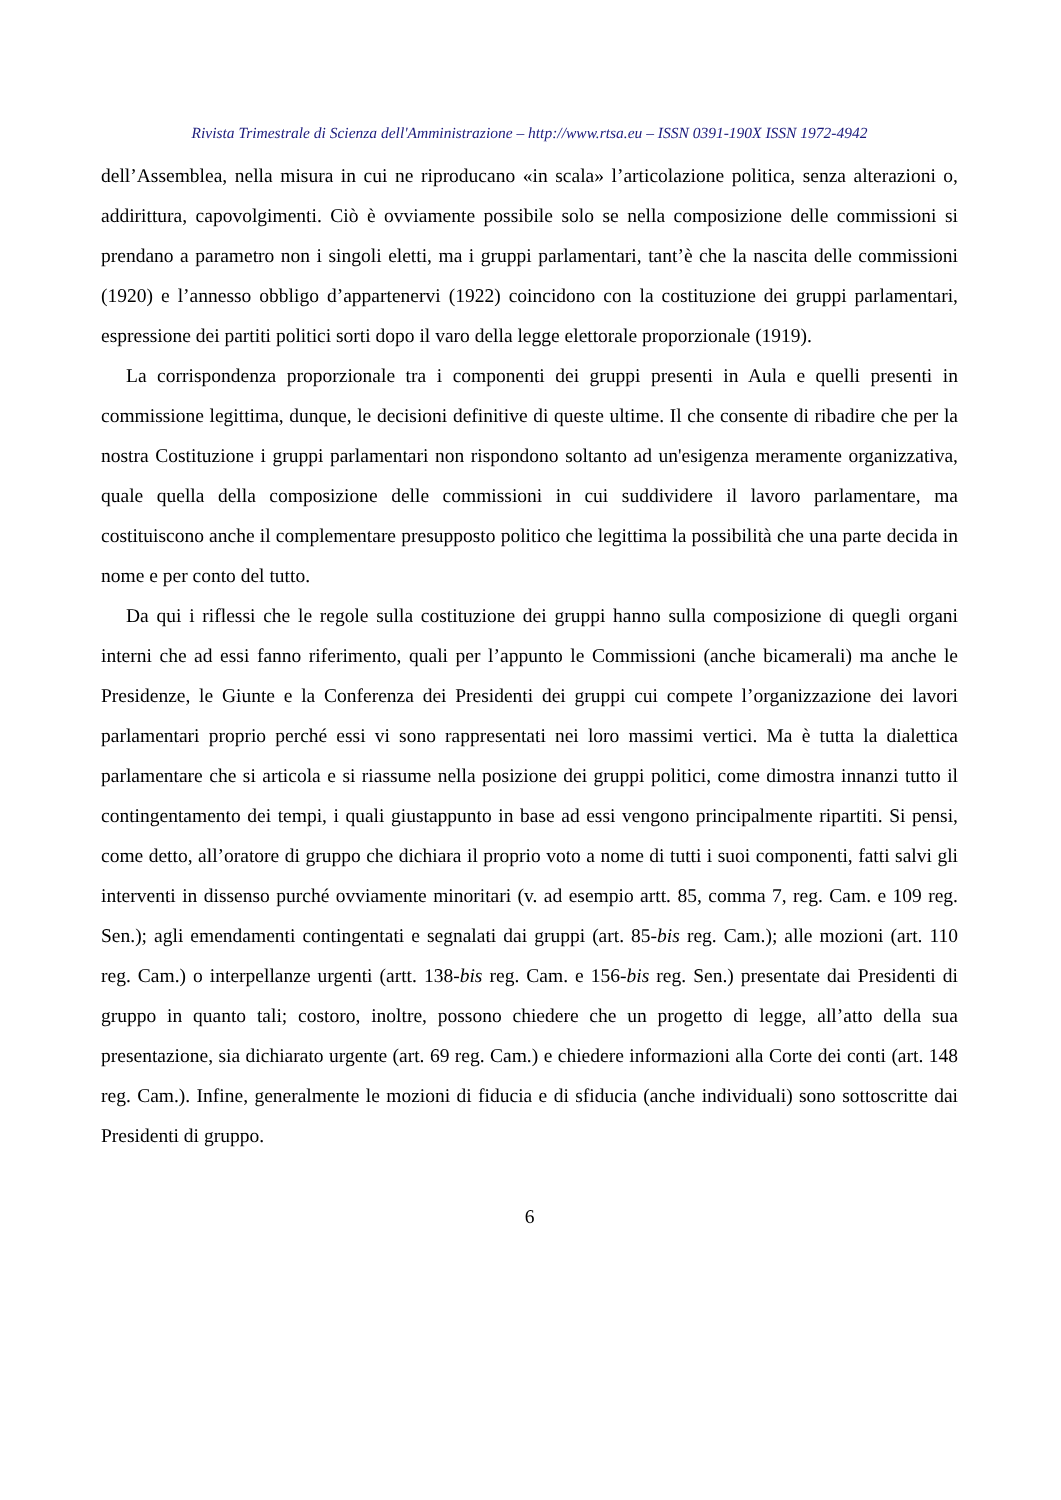Rivista Trimestrale di Scienza dell'Amministrazione – http://www.rtsa.eu – ISSN 0391-190X ISSN 1972-4942
dell’Assemblea, nella misura in cui ne riproducano «in scala» l’articolazione politica, senza alterazioni o, addirittura, capovolgimenti. Ciò è ovviamente possibile solo se nella composizione delle commissioni si prendano a parametro non i singoli eletti, ma i gruppi parlamentari, tant’è che la nascita delle commissioni (1920) e l’annesso obbligo d’appartenervi (1922) coincidono con la costituzione dei gruppi parlamentari, espressione dei partiti politici sorti dopo il varo della legge elettorale proporzionale (1919).
La corrispondenza proporzionale tra i componenti dei gruppi presenti in Aula e quelli presenti in commissione legittima, dunque, le decisioni definitive di queste ultime. Il che consente di ribadire che per la nostra Costituzione i gruppi parlamentari non rispondono soltanto ad un'esigenza meramente organizzativa, quale quella della composizione delle commissioni in cui suddividere il lavoro parlamentare, ma costituiscono anche il complementare presupposto politico che legittima la possibilità che una parte decida in nome e per conto del tutto.
Da qui i riflessi che le regole sulla costituzione dei gruppi hanno sulla composizione di quegli organi interni che ad essi fanno riferimento, quali per l’appunto le Commissioni (anche bicamerali) ma anche le Presidenze, le Giunte e la Conferenza dei Presidenti dei gruppi cui compete l’organizzazione dei lavori parlamentari proprio perché essi vi sono rappresentati nei loro massimi vertici. Ma è tutta la dialettica parlamentare che si articola e si riassume nella posizione dei gruppi politici, come dimostra innanzi tutto il contingentamento dei tempi, i quali giustappunto in base ad essi vengono principalmente ripartiti. Si pensi, come detto, all’oratore di gruppo che dichiara il proprio voto a nome di tutti i suoi componenti, fatti salvi gli interventi in dissenso purché ovviamente minoritari (v. ad esempio artt. 85, comma 7, reg. Cam. e 109 reg. Sen.); agli emendamenti contingentati e segnalati dai gruppi (art. 85-bis reg. Cam.); alle mozioni (art. 110 reg. Cam.) o interpellanze urgenti (artt. 138-bis reg. Cam. e 156-bis reg. Sen.) presentate dai Presidenti di gruppo in quanto tali; costoro, inoltre, possono chiedere che un progetto di legge, all’atto della sua presentazione, sia dichiarato urgente (art. 69 reg. Cam.) e chiedere informazioni alla Corte dei conti (art. 148 reg. Cam.). Infine, generalmente le mozioni di fiducia e di sfiducia (anche individuali) sono sottoscritte dai Presidenti di gruppo.
6